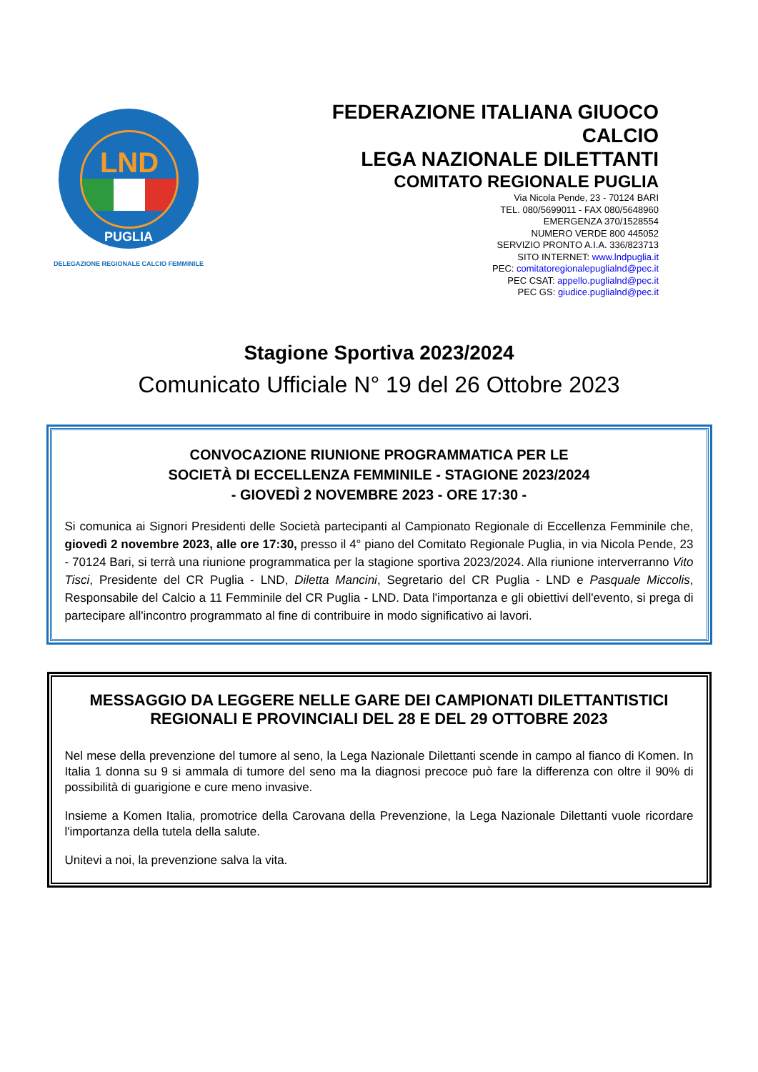LND
PUGLIA
DELEGAZIONE REGIONALE CALCIO FEMMINILE
FEDERAZIONE ITALIANA GIUOCO CALCIO
LEGA NAZIONALE DILETTANTI
COMITATO REGIONALE PUGLIA
Via Nicola Pende, 23 - 70124 BARI
TEL. 080/5699011 - FAX 080/5648960
EMERGENZA 370/1528554
NUMERO VERDE 800 445052
SERVIZIO PRONTO A.I.A. 336/823713
SITO INTERNET: www.lndpuglia.it
PEC: comitatoregionalepuglialnd@pec.it
PEC CSAT: appello.puglialnd@pec.it
PEC GS: giudice.puglialnd@pec.it
Stagione Sportiva 2023/2024
Comunicato Ufficiale N° 19 del 26 Ottobre 2023
CONVOCAZIONE RIUNIONE PROGRAMMATICA PER LE
SOCIETÀ DI ECCELLENZA FEMMINILE - STAGIONE 2023/2024
- GIOVEDÌ 2 NOVEMBRE 2023 - ORE 17:30 -
Si comunica ai Signori Presidenti delle Società partecipanti al Campionato Regionale di Eccellenza Femminile che, giovedì 2 novembre 2023, alle ore 17:30, presso il 4° piano del Comitato Regionale Puglia, in via Nicola Pende, 23 - 70124 Bari, si terrà una riunione programmatica per la stagione sportiva 2023/2024. Alla riunione interverranno Vito Tisci, Presidente del CR Puglia - LND, Diletta Mancini, Segretario del CR Puglia - LND e Pasquale Miccolis, Responsabile del Calcio a 11 Femminile del CR Puglia - LND. Data l'importanza e gli obiettivi dell'evento, si prega di partecipare all'incontro programmato al fine di contribuire in modo significativo ai lavori.
MESSAGGIO DA LEGGERE NELLE GARE DEI CAMPIONATI DILETTANTISTICI REGIONALI E PROVINCIALI DEL 28 E DEL 29 OTTOBRE 2023
Nel mese della prevenzione del tumore al seno, la Lega Nazionale Dilettanti scende in campo al fianco di Komen. In Italia 1 donna su 9 si ammala di tumore del seno ma la diagnosi precoce può fare la differenza con oltre il 90% di possibilità di guarigione e cure meno invasive.
Insieme a Komen Italia, promotrice della Carovana della Prevenzione, la Lega Nazionale Dilettanti vuole ricordare l'importanza della tutela della salute.
Unitevi a noi, la prevenzione salva la vita.